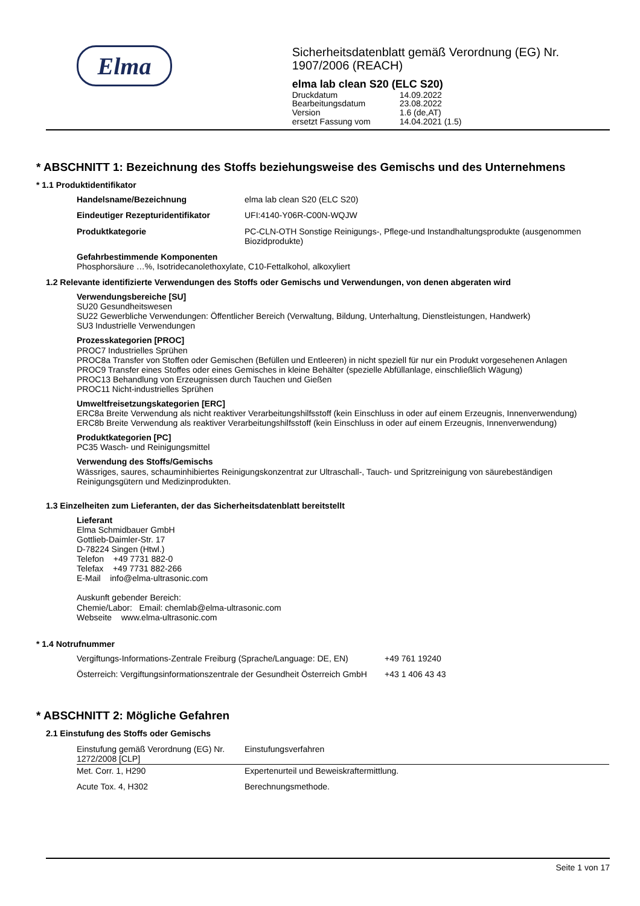Elma
Sicherheitsdatenblatt gemäß Verordnung (EG) Nr. 1907/2006 (REACH)
elma lab clean S20 (ELC S20)
| Druckdatum | 14.09.2022 |
| Bearbeitungsdatum | 23.08.2022 |
| Version | 1.6 (de,AT) |
| ersetzt Fassung vom | 14.04.2021 (1.5) |
* ABSCHNITT 1: Bezeichnung des Stoffs beziehungsweise des Gemischs und des Unternehmens
* 1.1 Produktidentifikator
| Handelsname/Bezeichnung | elma lab clean S20 (ELC S20) |
| Eindeutiger Rezepturidentifikator | UFI:4140-Y06R-C00N-WQJW |
| Produktkategorie | PC-CLN-OTH Sonstige Reinigungs-, Pflege-und Instandhaltungsprodukte (ausgenommen Biozidprodukte) |
Gefahrbestimmende Komponenten
Phosphorsäure …%, Isotridecanolethoxylate, C10-Fettalkohol, alkoxyliert
1.2 Relevante identifizierte Verwendungen des Stoffs oder Gemischs und Verwendungen, von denen abgeraten wird
Verwendungsbereiche [SU]
SU20 Gesundheitswesen
SU22 Gewerbliche Verwendungen: Öffentlicher Bereich (Verwaltung, Bildung, Unterhaltung, Dienstleistungen, Handwerk)
SU3 Industrielle Verwendungen
Prozesskategorien [PROC]
PROC7 Industrielles Sprühen
PROC8a Transfer von Stoffen oder Gemischen (Befüllen und Entleeren) in nicht speziell für nur ein Produkt vorgesehenen Anlagen
PROC9 Transfer eines Stoffes oder eines Gemisches in kleine Behälter (spezielle Abfüllanlage, einschließlich Wägung)
PROC13 Behandlung von Erzeugnissen durch Tauchen und Gießen
PROC11 Nicht-industrielles Sprühen
Umweltfreisetzungskategorien [ERC]
ERC8a Breite Verwendung als nicht reaktiver Verarbeitungshilfsstoff (kein Einschluss in oder auf einem Erzeugnis, Innenverwendung)
ERC8b Breite Verwendung als reaktiver Verarbeitungshilfsstoff (kein Einschluss in oder auf einem Erzeugnis, Innenverwendung)
Produktkategorien [PC]
PC35 Wasch- und Reinigungsmittel
Verwendung des Stoffs/Gemischs
Wässriges, saures, schauminhibiertes Reinigungskonzentrat zur Ultraschall-, Tauch- und Spritzreinigung von säurebeständigen Reinigungsgütern und Medizinprodukten.
1.3 Einzelheiten zum Lieferanten, der das Sicherheitsdatenblatt bereitstellt
Lieferant
Elma Schmidbauer GmbH
Gottlieb-Daimler-Str. 17
D-78224 Singen (Htwl.)
Telefon +49 7731 882-0
Telefax +49 7731 882-266
E-Mail info@elma-ultrasonic.com
Auskunft gebender Bereich:
Chemie/Labor: Email: chemlab@elma-ultrasonic.com
Webseite www.elma-ultrasonic.com
* 1.4 Notrufnummer
| Vergiftungs-Informations-Zentrale Freiburg (Sprache/Language: DE, EN) | +49 761 19240 |
| Österreich: Vergiftungsinformationszentrale der Gesundheit Österreich GmbH | +43 1 406 43 43 |
* ABSCHNITT 2: Mögliche Gefahren
2.1 Einstufung des Stoffs oder Gemischs
| Einstufung gemäß Verordnung (EG) Nr. 1272/2008 [CLP] | Einstufungsverfahren |
| Met. Corr. 1, H290 | Expertenurteil und Beweiskraftermittlung. |
| Acute Tox. 4, H302 | Berechnungsmethode. |
Seite 1 von 17